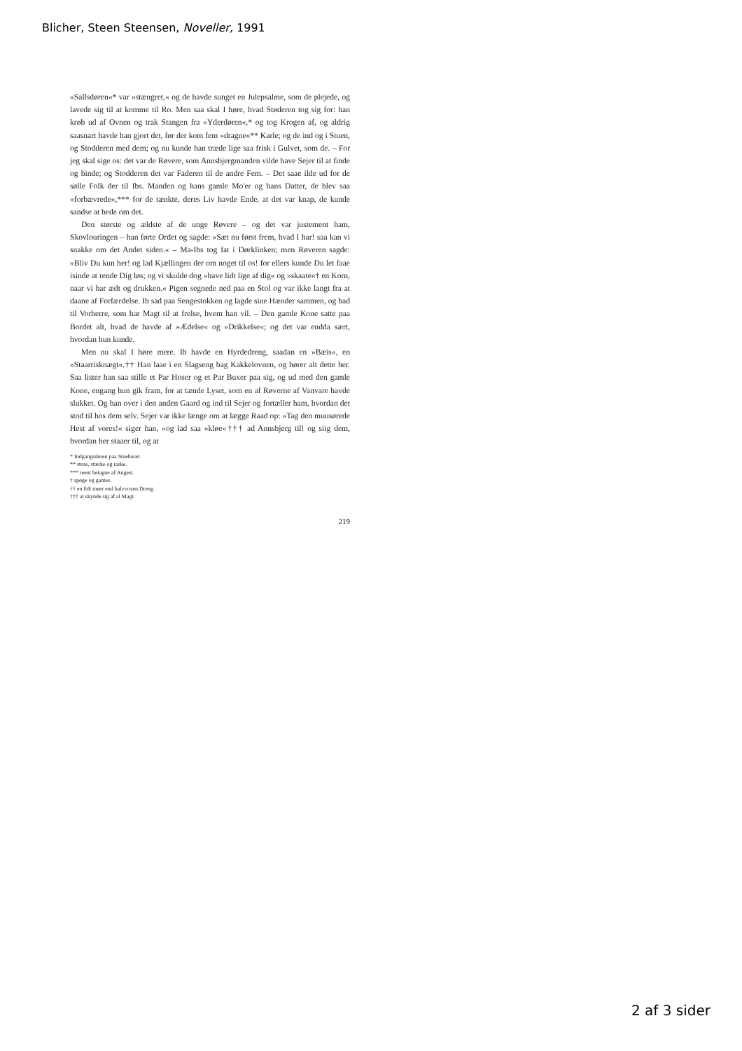Blicher, Steen Steensen, Noveller, 1991
»Sallsdøren«* var »stængret,« og de havde sunget en Julepsalme, som de plejede, og lavede sig til at komme til Ro. Men saa skal I høre, hvad Støderen tog sig for: han krøb ud af Ovnen og trak Stangen fra »Yderdøren«,* og tog Krogen af, og aldrig saasnart havde han gjort det, før der kom fem »dragne«** Karle; og de ind og i Stuen, og Stodderen med dem; og nu kunde han træde lige saa frisk i Gulvet, som de. – For jeg skal sige os: det var de Røvere, som Annsbjergmanden vilde have Sejer til at finde og binde; og Stodderen det var Faderen til de andre Fem. – Det saae ilde ud for de sølle Folk der til Ibs. Manden og hans gamle Mo'er og hans Datter, de blev saa »forbævrede«,*** for de tænkte, deres Liv havde Ende, at det var knap, de kunde sandse at bede om det.
Den største og ældste af de unge Røvere – og det var justement ham, Skovlouringen – han førte Ordet og sagde: »Sæt nu først frem, hvad I har! saa kan vi snakke om det Andet siden.« – Ma-Ibs tog fat i Dørklinken; men Røveren sagde: »Bliv Du kun her! og lad Kjællingen der om noget til os! for ellers kunde Du let faae isinde at rende Dig løs; og vi skulde dog »have lidt lige af dig« og »skaate«† en Korn, naar vi har ædt og drukken.« Pigen segnede ned paa en Stol og var ikke langt fra at daane af Forfærdelse. Ib sad paa Sengestokken og lagde sine Hænder sammen, og bad til Vorherre, som har Magt til at frelse, hvem han vil. – Den gamle Kone satte paa Bordet alt, hvad de havde af »Ædelse« og »Drikkelse«; og det var endda sært, hvordan hun kunde.
Men nu skal I høre mere. Ib havde en Hyrdedreng, saadan en »Bæis«, en »Staarrisknægt«.†† Han laae i en Slagseng bag Kakkelovnen, og hører alt dette her. Saa lister han saa stille et Par Hoser og et Par Buxer paa sig, og ud med den gamle Kone, engang hun gik fram, for at tænde Lyset, som en af Røverne af Vanvare havde slukket. Og han over i den anden Gaard og ind til Sejer og fortæller ham, hvordan det stod til hos dem selv. Sejer var ikke længe om at lægge Raad op: »Tag den muusørede Hest af vores!« siger han, »og lad saa »kløe«††† ad Annsbjerg til! og siig dem, hvordan her staaer til, og at
* Indgangsdøren paa Stuehuset.
** store, stærke og raske.
*** reent betagne af Angest.
† spøge og gantes.
†† en lidt meer end halvvoxen Dreng.
††† at skynde sig af al Magt.
219
2 af 3 sider